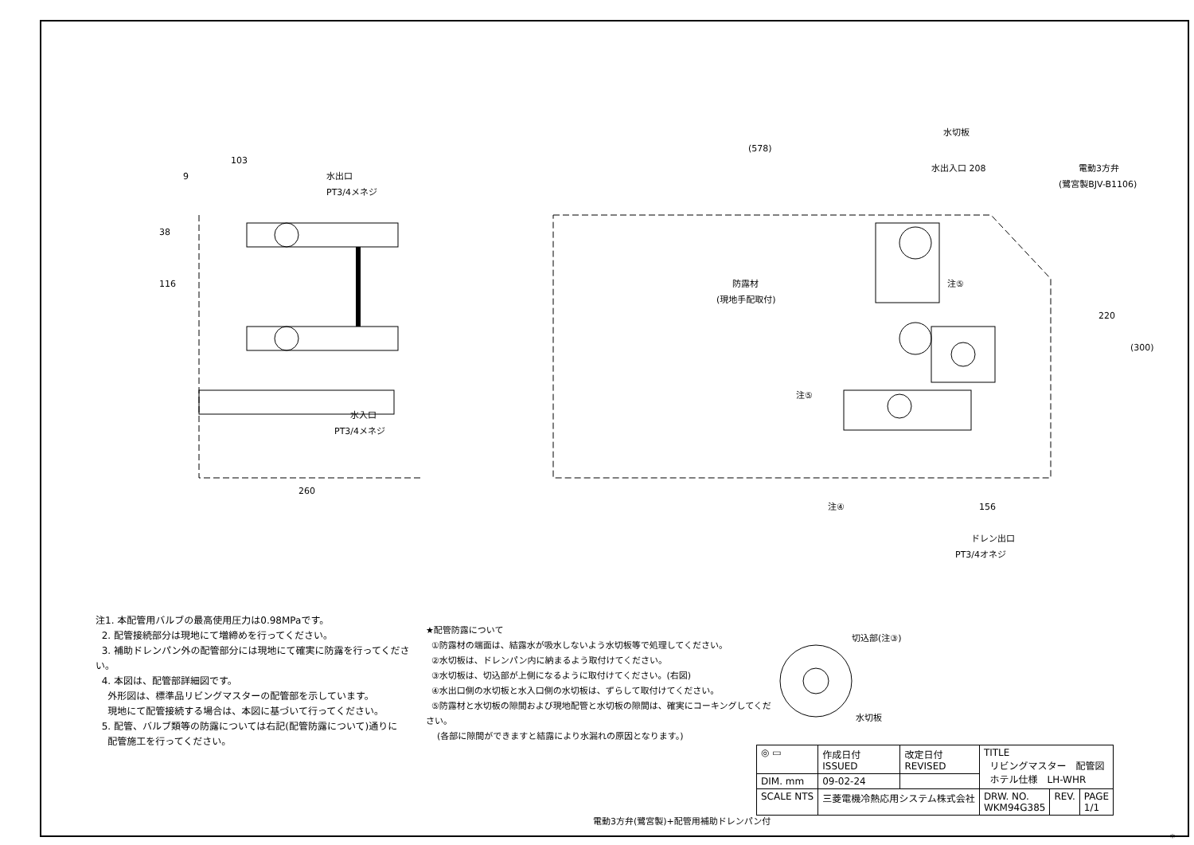103
9
水出口
PT3/4メネジ
38
116
水入口
PT3/4メネジ
260
(578)
水切板
水出入口 208
電動3方弁
(鷺宮製BJV-B1106)
防露材
(現地手配取付)
注⑤
注⑤
220
(300)
注④
156
ドレン出口
PT3/4オネジ
注1. 本配管用バルブの最高使用圧力は0.98MPaです。
2. 配管接続部分は現地にて増締めを行ってください。
3. 補助ドレンパン外の配管部分には現地にて確実に防露を行ってください。
4. 本図は、配管部詳細図です。
外形図は、標準品リビングマスターの配管部を示しています。
現地にて配管接続する場合は、本図に基づいて行ってください。
5. 配管、バルブ類等の防露については右記(配管防露について)通りに
配管施工を行ってください。
★配管防露について
①防露材の端面は、結露水が吸水しないよう水切板等で処理してください。
②水切板は、ドレンパン内に納まるよう取付けてください。
③水切板は、切込部が上側になるように取付けてください。(右図)
④水出口側の水切板と水入口側の水切板は、ずらして取付けてください。
⑤防露材と水切板の隙間および現地配管と水切板の隙間は、確実にコーキングしてください。
(各部に隙間ができますと結露により水漏れの原因となります。)
切込部(注③)
水切板
| ◎ ▭ | 作成日付 ISSUED | 改定日付 REVISED | TITLE リビングマスター 配管図 ホテル仕様 LH-WHR | | |
| DIM. mm | 09-02-24 | | | | |
| SCALE NTS | 三菱電機冷熱応用システム株式会社 | | DRW. NO. WKM94G385 | REV. | PAGE 1/1 |
電動3方弁(鷺宮製)+配管用補助ドレンパン付
*